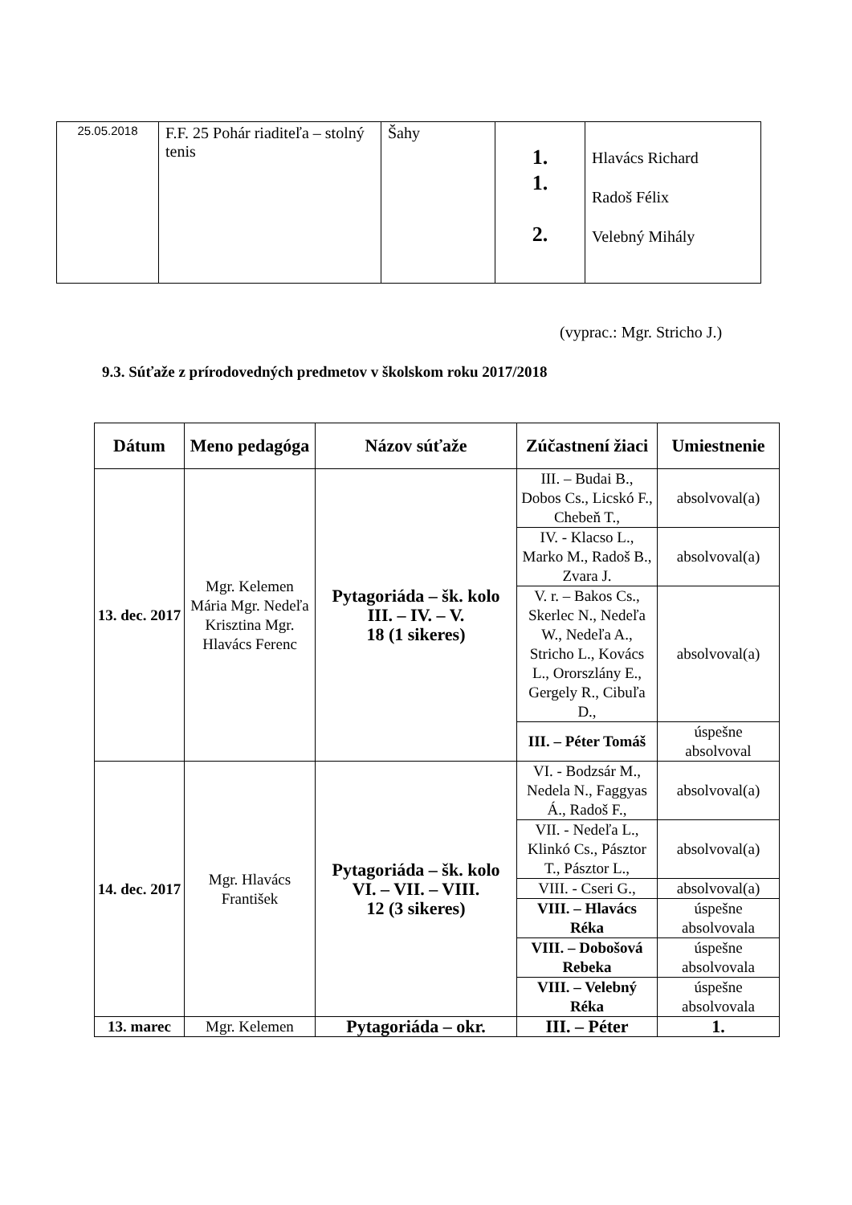| 25.05.2018 | F.F. 25 Pohár riaditeľa – stolný tenis | Šahy | 1. 1. 2. | Hlavács Richard Radoš Félix Velebný Mihály |
(vyprac.: Mgr. Stricho J.)
9.3. Súťaže z prírodovedných predmetov v školskom roku 2017/2018
| Dátum | Meno pedagóga | Názov súťaže | Zúčastnení žiaci | Umiestnenie |
| --- | --- | --- | --- | --- |
| 13. dec. 2017 | Mgr. Kelemen Mária Mgr. Nedeľa Krisztina Mgr. Hlavács Ferenc | Pytagoriáda – šk. kolo III. – IV. – V. 18 (1 sikeres) | III. – Budai B., Dobos Cs., Licskó F., Chebeň T., | absolvoval(a) |
| | | | IV. - Klacso L., Marko M., Radoš B., Zvara J. | absolvoval(a) |
| | | | V. r. – Bakos Cs., Skerlec N., Nedeľa W., Nedeľa A., Stricho L., Kovács L., Ororszlány E., Gergely R., Cibuľa D., | absolvoval(a) |
| | | | III. – Péter Tomáš | úspešne absolvoval |
| 14. dec. 2017 | Mgr. Hlavács František | Pytagoriáda – šk. kolo VI. – VII. – VIII. 12 (3 sikeres) | VI. - Bodzsár M., Nedela N., Faggyas Á., Radoš F., | absolvoval(a) |
| | | | VII. - Nedeľa L., Klinkó Cs., Pásztor T., Pásztor L., | absolvoval(a) |
| | | | VIII. - Cseri G., | absolvoval(a) |
| | | | VIII. – Hlavács Réka | úspešne absolvovala |
| | | | VIII. – Dobošová Rebeka | úspešne absolvovala |
| | | | VIII. – Velebný Réka | úspešne absolvovala |
| 13. marec | Mgr. Kelemen | Pytagoriáda – okr. | III. – Péter | 1. |